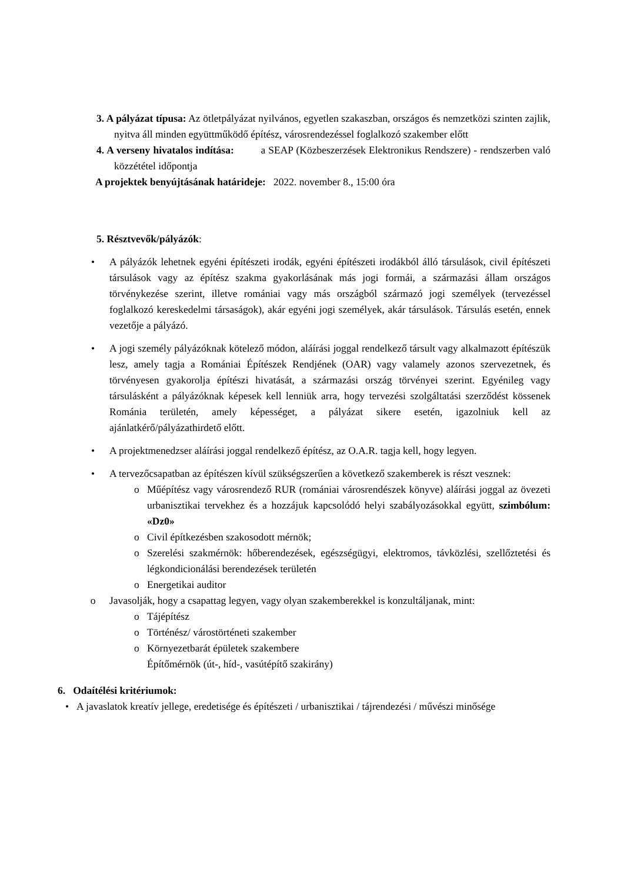3. A pályázat típusa: Az ötletpályázat nyilvános, egyetlen szakaszban, országos és nemzetközi szinten zajlik, nyitva áll minden együttműködő építész, városrendezéssel foglalkozó szakember előtt
4. A verseny hivatalos indítása: a SEAP (Közbeszerzések Elektronikus Rendszere) - rendszerben való közzététel időpontja
A projektek benyújtásának határideje: 2022. november 8., 15:00 óra
5. Résztvevők/pályázók:
• A pályázók lehetnek egyéni építészeti irodák, egyéni építészeti irodákból álló társulások, civil építészeti társulások vagy az építész szakma gyakorlásának más jogi formái, a származási állam országos törvénykezése szerint, illetve romániai vagy más országból származó jogi személyek (tervezéssel foglalkozó kereskedelmi társaságok), akár egyéni jogi személyek, akár társulások. Társulás esetén, ennek vezetője a pályázó.
• A jogi személy pályázóknak kötelező módon, aláírási joggal rendelkező társult vagy alkalmazott építészük lesz, amely tagja a Romániai Építészek Rendjének (OAR) vagy valamely azonos szervezetnek, és törvényesen gyakorolja építészi hivatását, a származási ország törvényei szerint. Egyénileg vagy társulásként a pályázóknak képesek kell lenniük arra, hogy tervezési szolgáltatási szerződést kössenek Románia területén, amely képességet, a pályázat sikere esetén, igazolniuk kell az ajánlatkérő/pályázathirdető előtt.
• A projektmenedzser aláírási joggal rendelkező építész, az O.A.R. tagja kell, hogy legyen.
• A tervezőcsapatban az építészen kívül szükségszerűen a következő szakemberek is részt vesznek:
o Műépítész vagy városrendező RUR (romániai városrendészek könyve) aláírási joggal az övezeti urbanisztikai tervekhez és a hozzájuk kapcsolódó helyi szabályozásokkal együtt, szimbólum: «Dz0»
o Civil építkezésben szakosodott mérnök;
o Szerelési szakmérnök: hőberendezések, egészségügyi, elektromos, távközlési, szellőztetési és légkondicionálási berendezések területén
o Energetikai auditor
o Javasolják, hogy a csapattag legyen, vagy olyan szakemberekkel is konzultáljanak, mint:
o Tájépítész
o Történész/ várostörténeti szakember
o Környezetbarát épületek szakembere
Építőmérnök (út-, híd-, vasútépítő szakirány)
6. Odaítélési kritériumok:
• A javaslatok kreatív jellege, eredetisége és építészeti / urbanisztikai / tájrendezési / művészi minősége